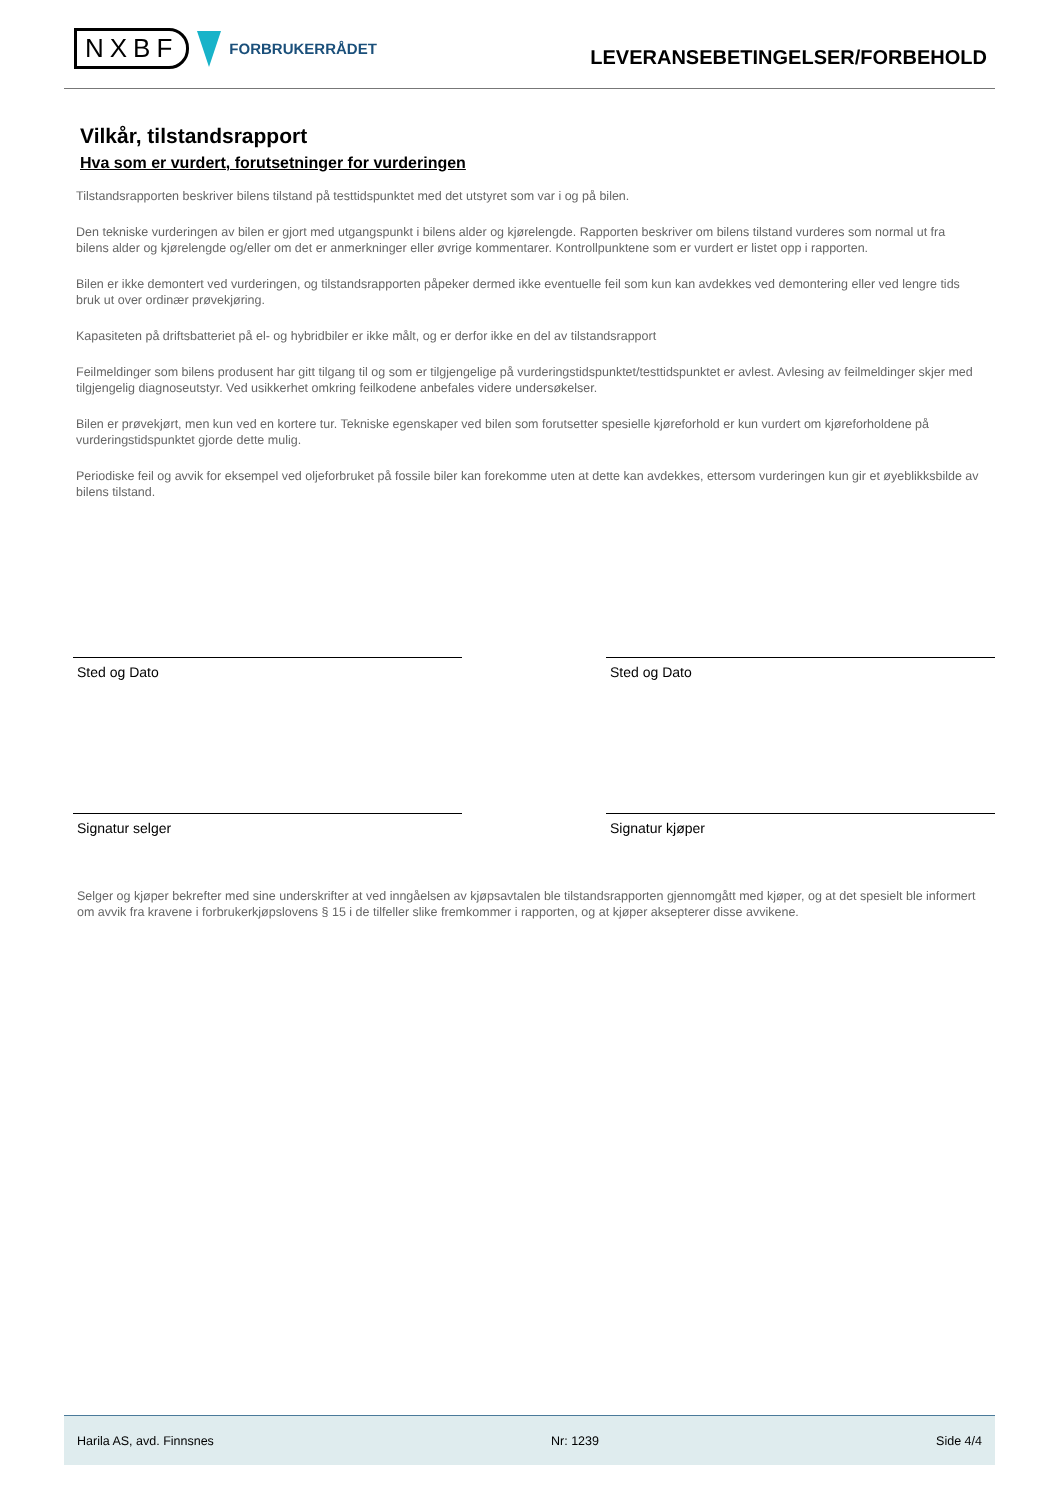NXBF FORBRUKERRÅDET
LEVERANSEBETINGELSER/FORBEHOLD
Vilkår, tilstandsrapport
Hva som er vurdert, forutsetninger for vurderingen
Tilstandsrapporten beskriver bilens tilstand på testtidspunktet med det utstyret som var i og på bilen.
Den tekniske vurderingen av bilen er gjort med utgangspunkt i bilens alder og kjørelengde. Rapporten beskriver om bilens tilstand vurderes som normal ut fra bilens alder og kjørelengde og/eller om det er anmerkninger eller øvrige kommentarer. Kontrollpunktene som er vurdert er listet opp i rapporten.
Bilen er ikke demontert ved vurderingen, og tilstandsrapporten påpeker dermed ikke eventuelle feil som kun kan avdekkes ved demontering eller ved lengre tids bruk ut over ordinær prøvekjøring.
Kapasiteten på driftsbatteriet på el- og hybridbiler er ikke målt, og er derfor ikke en del av tilstandsrapport
Feilmeldinger som bilens produsent har gitt tilgang til og som er tilgjengelige på vurderingstidspunktet/testtidspunktet er avlest. Avlesing av feilmeldinger skjer med tilgjengelig diagnoseutstyr. Ved usikkerhet omkring feilkodene anbefales videre undersøkelser.
Bilen er prøvekjørt, men kun ved en kortere tur. Tekniske egenskaper ved bilen som forutsetter spesielle kjøreforhold er kun vurdert om kjøreforholdene på vurderingstidspunktet gjorde dette mulig.
Periodiske feil og avvik for eksempel ved oljeforbruket på fossile biler kan forekomme uten at dette kan avdekkes, ettersom vurderingen kun gir et øyeblikksbilde av bilens tilstand.
Sted og Dato Sted og Dato
Signatur selger Signatur kjøper
Selger og kjøper bekrefter med sine underskrifter at ved inngåelsen av kjøpsavtalen ble tilstandsrapporten gjennomgått med kjøper, og at det spesielt ble informert om avvik fra kravene i forbrukerkjøpslovens § 15 i de tilfeller slike fremkommer i rapporten, og at kjøper aksepterer disse avvikene.
Harila AS, avd. Finnsnes Nr: 1239 Side 4/4